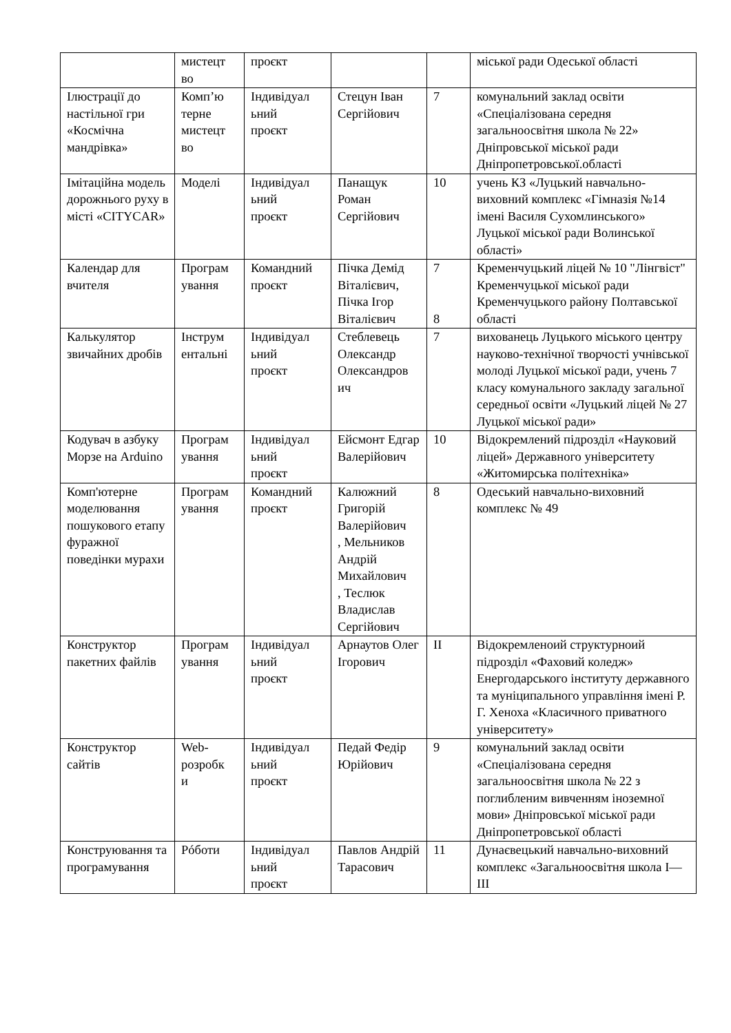| | мистецт во | проєкт | | | міської ради Одеської області |
| Ілюстрації до настільної гри «Космічна мандрівка» | Комп’ю терне мистецт во | Індивідуал ьний проєкт | Стецун Іван Сергійович | 7 | комунальний заклад освіти «Спеціалізована середня загальноосвітня школа № 22» Дніпровської міської ради Дніпропетровської.області |
| Імітаційна модель дорожнього руху в місті «CITYCAR» | Моделі | Індивідуал ьний проєкт | Панащук Роман Сергійович | 10 | учень КЗ «Луцький навчально-виховний комплекс «Гімназія №14 імені Василя Сухомлинського» Луцької міської ради Волинської області» |
| Календар для вчителя | Програм ування | Командний проєкт | Пічка Демід Віталієвич, Пічка Ігор Віталієвич | 7 8 | Кременчуцький ліцей № 10 "Лінгвіст" Кременчуцької міської ради Кременчуцького району Полтавської області |
| Калькулятор звичайних дробів | Інструм ентальні | Індивідуал ьний проєкт | Стеблевець Олександр Олександров ич | 7 | вихованець Луцького міського центру науково-технічної творчості учнівської молоді Луцької міської ради, учень 7 класу комунального закладу загальної середньої освіти «Луцький ліцей № 27 Луцької міської ради» |
| Кодувач в азбуку Морзе на Arduino | Програм ування | Індивідуал ьний проєкт | Ейсмонт Едгар Валерійович | 10 | Відокремлений підрозділ «Науковий ліцей» Державного університету «Житомирська політехніка» |
| Комп'ютерне моделювання пошукового етапу фуражної поведінки мурахи | Програм ування | Командний проєкт | Калюжний Григорій Валерійович , Мельников Андрій Михайлович , Теслюк Владислав Сергійович | 8 | Одеський навчально-виховний комплекс № 49 |
| Конструктор пакетних файлів | Програм ування | Індивідуал ьний проєкт | Арнаутов Олег Ігорович | ІІ | Відокремленоий структурноий підрозділ «Фаховий коледж» Енергодарського інституту державного та муніципального управління імені Р. Г. Хеноха «Класичного приватного університету» |
| Конструктор сайтів | Web- розробк и | Індивідуал ьний проєкт | Педай Федір Юрійович | 9 | комунальний заклад освіти «Спеціалізована середня загальноосвітня школа № 22 з поглибленим вивченням іноземної мови» Дніпровської міської ради Дніпропетровської області |
| Конструювання та програмування | Рóботи | Індивідуал ьний проєкт | Павлов Андрій Тарасович | 11 | Дунаєвецький навчально-виховний комплекс «Загальноосвітня школа І—ІІІ |